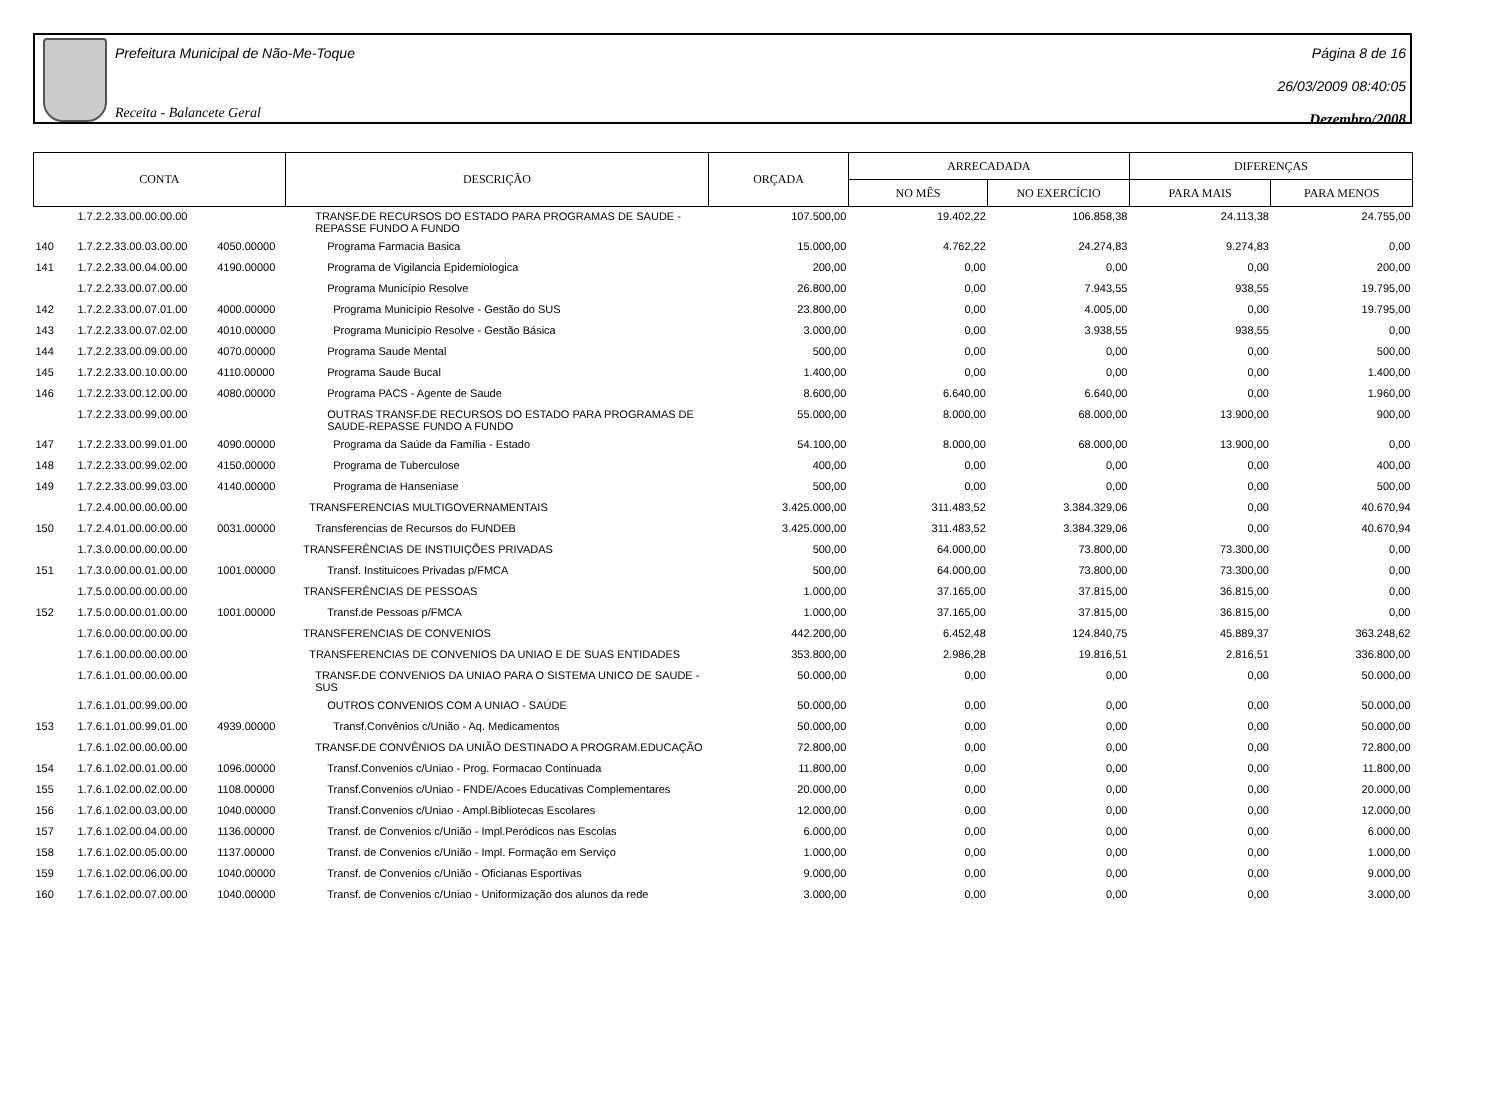Prefeitura Municipal de Não-Me-Toque
Receita - Balancete Geral
Página 8 de 16
26/03/2009 08:40:05
Dezembro/2008
| CONTA | | | DESCRIÇÃO | ORÇADA | ARRECADADA | | DIFERENÇAS | |
| --- | --- | --- | --- | --- | --- | --- | --- | --- |
| | | | | | NO MÊS | NO EXERCÍCIO | PARA MAIS | PARA MENOS |
| | 1.7.2.2.33.00.00.00.00 | | TRANSF.DE RECURSOS DO ESTADO PARA PROGRAMAS DE SAUDE - REPASSE FUNDO A FUNDO | 107.500,00 | 19.402,22 | 106.858,38 | 24.113,38 | 24.755,00 |
| 140 | 1.7.2.2.33.00.03.00.00 | 4050.00000 | Programa Farmacia Basica | 15.000,00 | 4.762,22 | 24.274,83 | 9.274,83 | 0,00 |
| 141 | 1.7.2.2.33.00.04.00.00 | 4190.00000 | Programa de Vigilancia Epidemiologica | 200,00 | 0,00 | 0,00 | 0,00 | 200,00 |
| | 1.7.2.2.33.00.07.00.00 | | Programa Município Resolve | 26.800,00 | 0,00 | 7.943,55 | 938,55 | 19.795,00 |
| 142 | 1.7.2.2.33.00.07.01.00 | 4000.00000 | Programa Município Resolve - Gestão do SUS | 23.800,00 | 0,00 | 4.005,00 | 0,00 | 19.795,00 |
| 143 | 1.7.2.2.33.00.07.02.00 | 4010.00000 | Programa Município Resolve - Gestão Básica | 3.000,00 | 0,00 | 3.938,55 | 938,55 | 0,00 |
| 144 | 1.7.2.2.33.00.09.00.00 | 4070.00000 | Programa Saude Mental | 500,00 | 0,00 | 0,00 | 0,00 | 500,00 |
| 145 | 1.7.2.2.33.00.10.00.00 | 4110.00000 | Programa Saude Bucal | 1.400,00 | 0,00 | 0,00 | 0,00 | 1.400,00 |
| 146 | 1.7.2.2.33.00.12.00.00 | 4080.00000 | Programa PACS - Agente de Saude | 8.600,00 | 6.640,00 | 6.640,00 | 0,00 | 1.960,00 |
| | 1.7.2.2.33.00.99.00.00 | | OUTRAS TRANSF.DE RECURSOS DO ESTADO PARA PROGRAMAS DE SAUDE-REPASSE FUNDO A FUNDO | 55.000,00 | 8.000,00 | 68.000,00 | 13.900,00 | 900,00 |
| 147 | 1.7.2.2.33.00.99.01.00 | 4090.00000 | Programa da Saúde da Família - Estado | 54.100,00 | 8.000,00 | 68.000,00 | 13.900,00 | 0,00 |
| 148 | 1.7.2.2.33.00.99.02.00 | 4150.00000 | Programa de Tuberculose | 400,00 | 0,00 | 0,00 | 0,00 | 400,00 |
| 149 | 1.7.2.2.33.00.99.03.00 | 4140.00000 | Programa de Hanseníase | 500,00 | 0,00 | 0,00 | 0,00 | 500,00 |
| | 1.7.2.4.00.00.00.00.00 | | TRANSFERENCIAS MULTIGOVERNAMENTAIS | 3.425.000,00 | 311.483,52 | 3.384.329,06 | 0,00 | 40.670,94 |
| 150 | 1.7.2.4.01.00.00.00.00 | 0031.00000 | Transferencias de Recursos do FUNDEB | 3.425.000,00 | 311.483,52 | 3.384.329,06 | 0,00 | 40.670,94 |
| | 1.7.3.0.00.00.00.00.00 | | TRANSFERÊNCIAS DE INSTIUIÇÕES PRIVADAS | 500,00 | 64.000,00 | 73.800,00 | 73.300,00 | 0,00 |
| 151 | 1.7.3.0.00.00.01.00.00 | 1001.00000 | Transf. Instituicoes Privadas p/FMCA | 500,00 | 64.000,00 | 73.800,00 | 73.300,00 | 0,00 |
| | 1.7.5.0.00.00.00.00.00 | | TRANSFERÊNCIAS DE PESSOAS | 1.000,00 | 37.165,00 | 37.815,00 | 36.815,00 | 0,00 |
| 152 | 1.7.5.0.00.00.01.00.00 | 1001.00000 | Transf.de Pessoas p/FMCA | 1.000,00 | 37.165,00 | 37.815,00 | 36.815,00 | 0,00 |
| | 1.7.6.0.00.00.00.00.00 | | TRANSFERENCIAS DE CONVENIOS | 442.200,00 | 6.452,48 | 124.840,75 | 45.889,37 | 363.248,62 |
| | 1.7.6.1.00.00.00.00.00 | | TRANSFERENCIAS DE CONVENIOS DA UNIAO E DE SUAS ENTIDADES | 353.800,00 | 2.986,28 | 19.816,51 | 2.816,51 | 336.800,00 |
| | 1.7.6.1.01.00.00.00.00 | | TRANSF.DE CONVENIOS DA UNIAO PARA O SISTEMA UNICO DE SAUDE - SUS | 50.000,00 | 0,00 | 0,00 | 0,00 | 50.000,00 |
| | 1.7.6.1.01.00.99.00.00 | | OUTROS CONVENIOS COM A UNIAO - SAÚDE | 50.000,00 | 0,00 | 0,00 | 0,00 | 50.000,00 |
| 153 | 1.7.6.1.01.00.99.01.00 | 4939.00000 | Transf.Convênios c/União - Aq. Medicamentos | 50.000,00 | 0,00 | 0,00 | 0,00 | 50.000,00 |
| | 1.7.6.1.02.00.00.00.00 | | TRANSF.DE CONVÊNIOS DA UNIÃO DESTINADO A PROGRAM.EDUCAÇÃO | 72.800,00 | 0,00 | 0,00 | 0,00 | 72.800,00 |
| 154 | 1.7.6.1.02.00.01.00.00 | 1096.00000 | Transf.Convenios c/Uniao - Prog. Formacao Continuada | 11.800,00 | 0,00 | 0,00 | 0,00 | 11.800,00 |
| 155 | 1.7.6.1.02.00.02.00.00 | 1108.00000 | Transf.Convenios c/Uniao - FNDE/Acoes Educativas Complementares | 20.000,00 | 0,00 | 0,00 | 0,00 | 20.000,00 |
| 156 | 1.7.6.1.02.00.03.00.00 | 1040.00000 | Transf.Convenios c/Uniao - Ampl.Bibliotecas Escolares | 12.000,00 | 0,00 | 0,00 | 0,00 | 12.000,00 |
| 157 | 1.7.6.1.02.00.04.00.00 | 1136.00000 | Transf. de Convenios c/União - Impl.Peródicos nas Escolas | 6.000,00 | 0,00 | 0,00 | 0,00 | 6.000,00 |
| 158 | 1.7.6.1.02.00.05.00.00 | 1137.00000 | Transf. de Convenios c/União - Impl. Formação em Serviço | 1.000,00 | 0,00 | 0,00 | 0,00 | 1.000,00 |
| 159 | 1.7.6.1.02.00.06.00.00 | 1040.00000 | Transf. de Convenios c/União - Oficianas Esportivas | 9.000,00 | 0,00 | 0,00 | 0,00 | 9.000,00 |
| 160 | 1.7.6.1.02.00.07.00.00 | 1040.00000 | Transf. de Convenios c/Uniao - Uniformização dos alunos da rede | 3.000,00 | 0,00 | 0,00 | 0,00 | 3.000,00 |